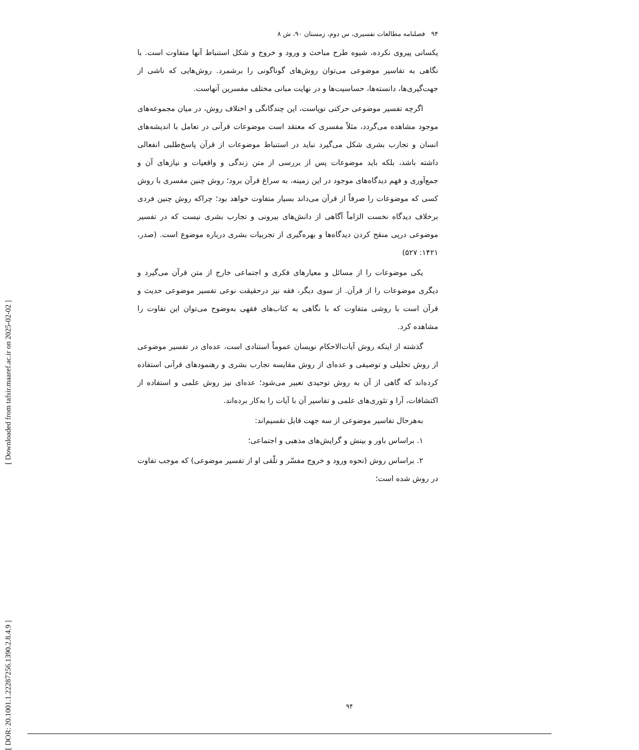۹۴ فصلنامه مطالعات تفسیری، س دوم، زمستان ۹۰، ش ۸
یکسانی پیروی نکرده، شیوه طرح مباحث و ورود و خروج و شکل استنباط آنها متفاوت است. با نگاهی به تفاسیر موضوعی می‌توان روش‌های گوناگونی را برشمرد. روش‌هایی که ناشی از جهت‌گیری‌ها، دانسته‌ها، حساسیت‌ها و در نهایت مبانی مختلف مفسرین آنهاست.
اگرچه تفسیر موضوعی حرکتی نوپاست، این چندگانگی و اختلاف روش، در میان مجموعه‌های موجود مشاهده می‌گردد، مثلاً مفسری که معتقد است موضوعات قرآنی در تعامل با اندیشه‌های انسان و تجارب بشری شکل می‌گیرد نباید در استنباط موضوعات از قرآن پاسخ‌طلبی انفعالی داشته باشد، بلکه باید موضوعات پس از بررسی از متن زندگی و واقعیات و نیازهای آن و جمع‌آوری و فهم دیدگاه‌های موجود در این زمینه، به سراغ قرآن برود؛ روش چنین مفسری با روش کسی که موضوعات را صرفاً از قرآن می‌داند بسیار متفاوت خواهد بود؛ چراکه روش چنین فردی برخلاف دیدگاه نخست الزاماً آگاهی از دانش‌های بیرونی و تجارب بشری نیست که در تفسیر موضوعی درپی منقح کردن دیدگاه‌ها و بهره‌گیری از تجربیات بشری درباره موضوع است. (صدر، ۱۴۲۱: ۵۲۷)
یکی موضوعات را از مسائل و معیارهای فکری و اجتماعی خارج از متن قرآن می‌گیرد و دیگری موضوعات را از قرآن. از سوی دیگر، فقه نیز درحقیقت نوعی تفسیر موضوعی حدیث و قرآن است با روشی متفاوت که با نگاهی به کتاب‌های فقهی به‌وضوح می‌توان این تفاوت را مشاهده کرد.
گذشته از اینکه روش آیات‌الاحکام نویسان عموماً استنادی است، عده‌ای در تفسیر موضوعی از روش تحلیلی و توصیفی و عده‌ای از روش مقایسه تجارب بشری و رهنمودهای قرآنی استفاده کرده‌اند که گاهی از آن به روش توحیدی تعبیر می‌شود؛ عده‌ای نیز روش علمی و استفاده از اکتشافات، آرا و تئوری‌های علمی و تفاسیر آن با آیات را به‌کار برده‌اند.
به‌هرحال تفاسیر موضوعی از سه جهت قابل تقسیم‌اند:
۱. براساس باور و بینش و گرایش‌های مذهبی و اجتماعی؛
۲. براساس روش (نحوه ورود و خروج مفسّر و تلّقی او از تفسیر موضوعی) که موجب تفاوت در روش شده است؛
[ DOR: 20.1001.1.22287256.1390.2.8.4.9 ] [ Downloaded from tafsir.maaref.ac.ir on 2025-02-02 ]
۹۴